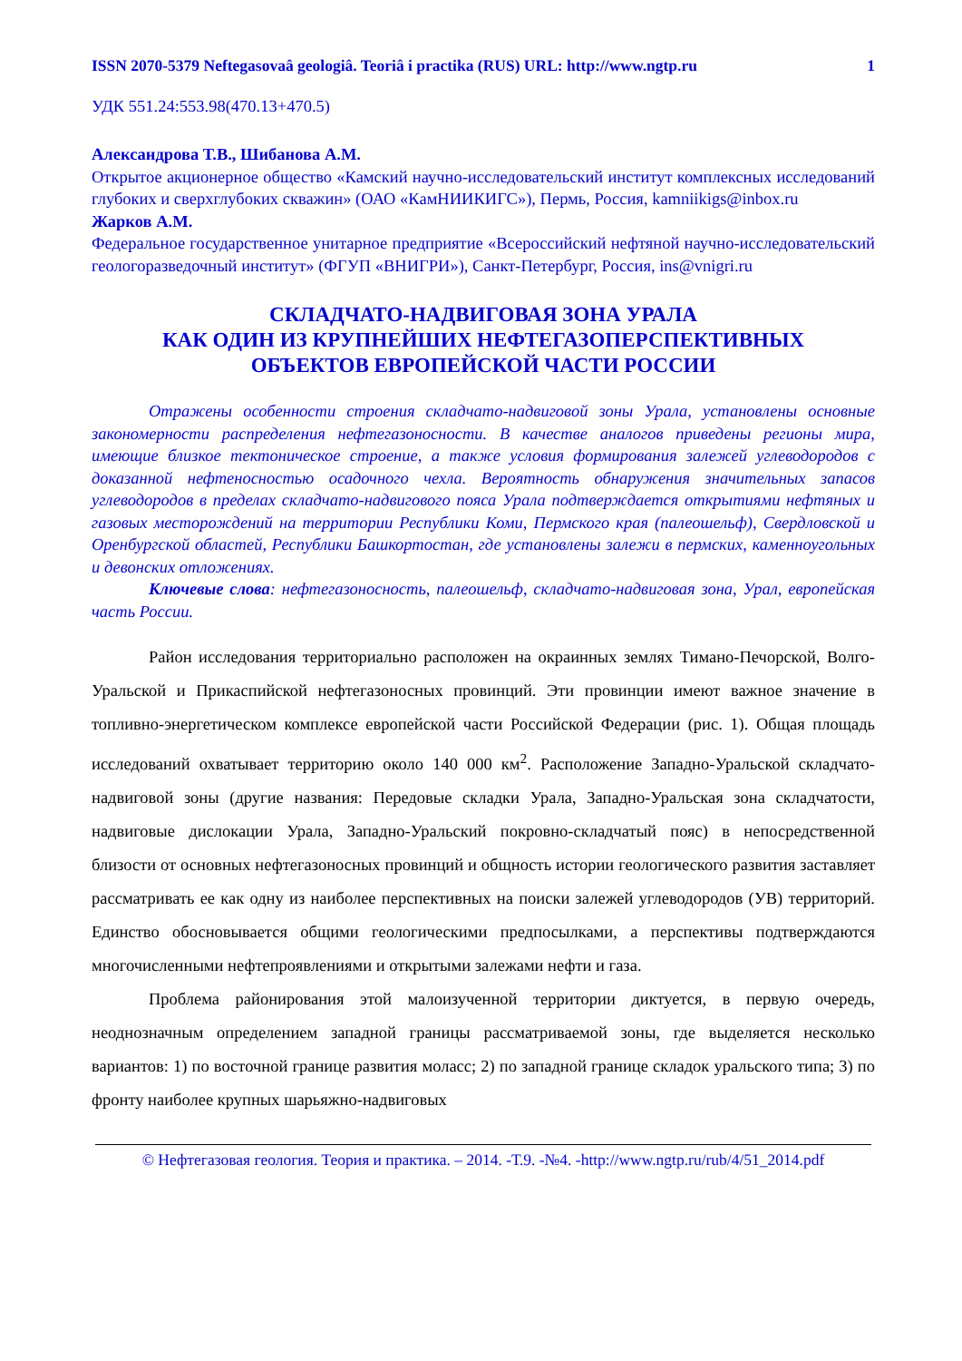ISSN 2070-5379 Neftegasovaâ geologiâ. Teoriâ i practika (RUS) URL: http://www.ngtp.ru 1
УДК 551.24:553.98(470.13+470.5)
Александрова Т.В., Шибанова А.М.
Открытое акционерное общество «Камский научно-исследовательский институт комплексных исследований глубоких и сверхглубоких скважин» (ОАО «КамНИИКИГС»), Пермь, Россия, kamniikigs@inbox.ru
Жарков А.М.
Федеральное государственное унитарное предприятие «Всероссийский нефтяной научно-исследовательский геологоразведочный институт» (ФГУП «ВНИГРИ»), Санкт-Петербург, Россия, ins@vnigri.ru
СКЛАДЧАТО-НАДВИГОВАЯ ЗОНА УРАЛА
КАК ОДИН ИЗ КРУПНЕЙШИХ НЕФТЕГАЗОПЕРСПЕКТИВНЫХ
ОБЪЕКТОВ ЕВРОПЕЙСКОЙ ЧАСТИ РОССИИ
Отражены особенности строения складчато-надвиговой зоны Урала, установлены основные закономерности распределения нефтегазоносности. В качестве аналогов приведены регионы мира, имеющие близкое тектоническое строение, а также условия формирования залежей углеводородов с доказанной нефтеносностью осадочного чехла. Вероятность обнаружения значительных запасов углеводородов в пределах складчато-надвигового пояса Урала подтверждается открытиями нефтяных и газовых месторождений на территории Республики Коми, Пермского края (палеошельф), Свердловской и Оренбургской областей, Республики Башкортостан, где установлены залежи в пермских, каменноугольных и девонских отложениях.
Ключевые слова: нефтегазоносность, палеошельф, складчато-надвиговая зона, Урал, европейская часть России.
Район исследования территориально расположен на окраинных землях Тимано-Печорской, Волго-Уральской и Прикаспийской нефтегазоносных провинций. Эти провинции имеют важное значение в топливно-энергетическом комплексе европейской части Российской Федерации (рис. 1). Общая площадь исследований охватывает территорию около 140 000 км<sup>2</sup>. Расположение Западно-Уральской складчато-надвиговой зоны (другие названия: Передовые складки Урала, Западно-Уральская зона складчатости, надвиговые дислокации Урала, Западно-Уральский покровно-складчатый пояс) в непосредственной близости от основных нефтегазоносных провинций и общность истории геологического развития заставляет рассматривать ее как одну из наиболее перспективных на поиски залежей углеводородов (УВ) территорий. Единство обосновывается общими геологическими предпосылками, а перспективы подтверждаются многочисленными нефтепроявлениями и открытыми залежами нефти и газа.
Проблема районирования этой малоизученной территории диктуется, в первую очередь, неоднозначным определением западной границы рассматриваемой зоны, где выделяется несколько вариантов: 1) по восточной границе развития моласс; 2) по западной границе складок уральского типа; 3) по фронту наиболее крупных шарьяжно-надвиговых
© Нефтегазовая геология. Теория и практика. – 2014. -Т.9. -№4. -http://www.ngtp.ru/rub/4/51_2014.pdf